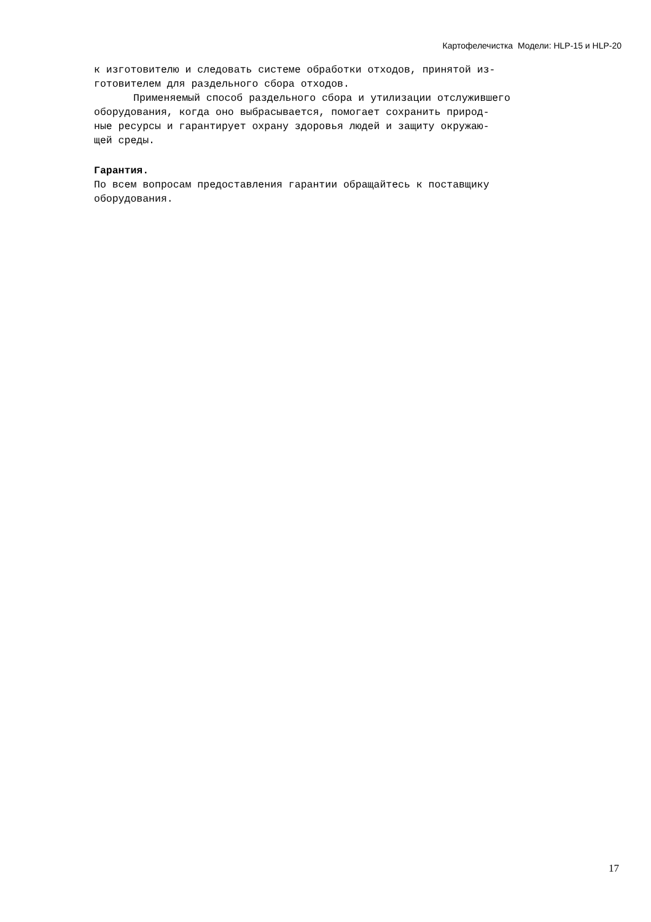Картофелечистка Модели: HLP-15 и HLP-20
к изготовителю и следовать системе обработки отходов, принятой из-
готовителем для раздельного сбора отходов.
Применяемый способ раздельного сбора и утилизации отслужившего
оборудования, когда оно выбрасывается, помогает сохранить природ-
ные ресурсы и гарантирует охрану здоровья людей и защиту окружаю-
щей среды.
Гарантия.
По всем вопросам предоставления гарантии обращайтесь к поставщику
оборудования.
17